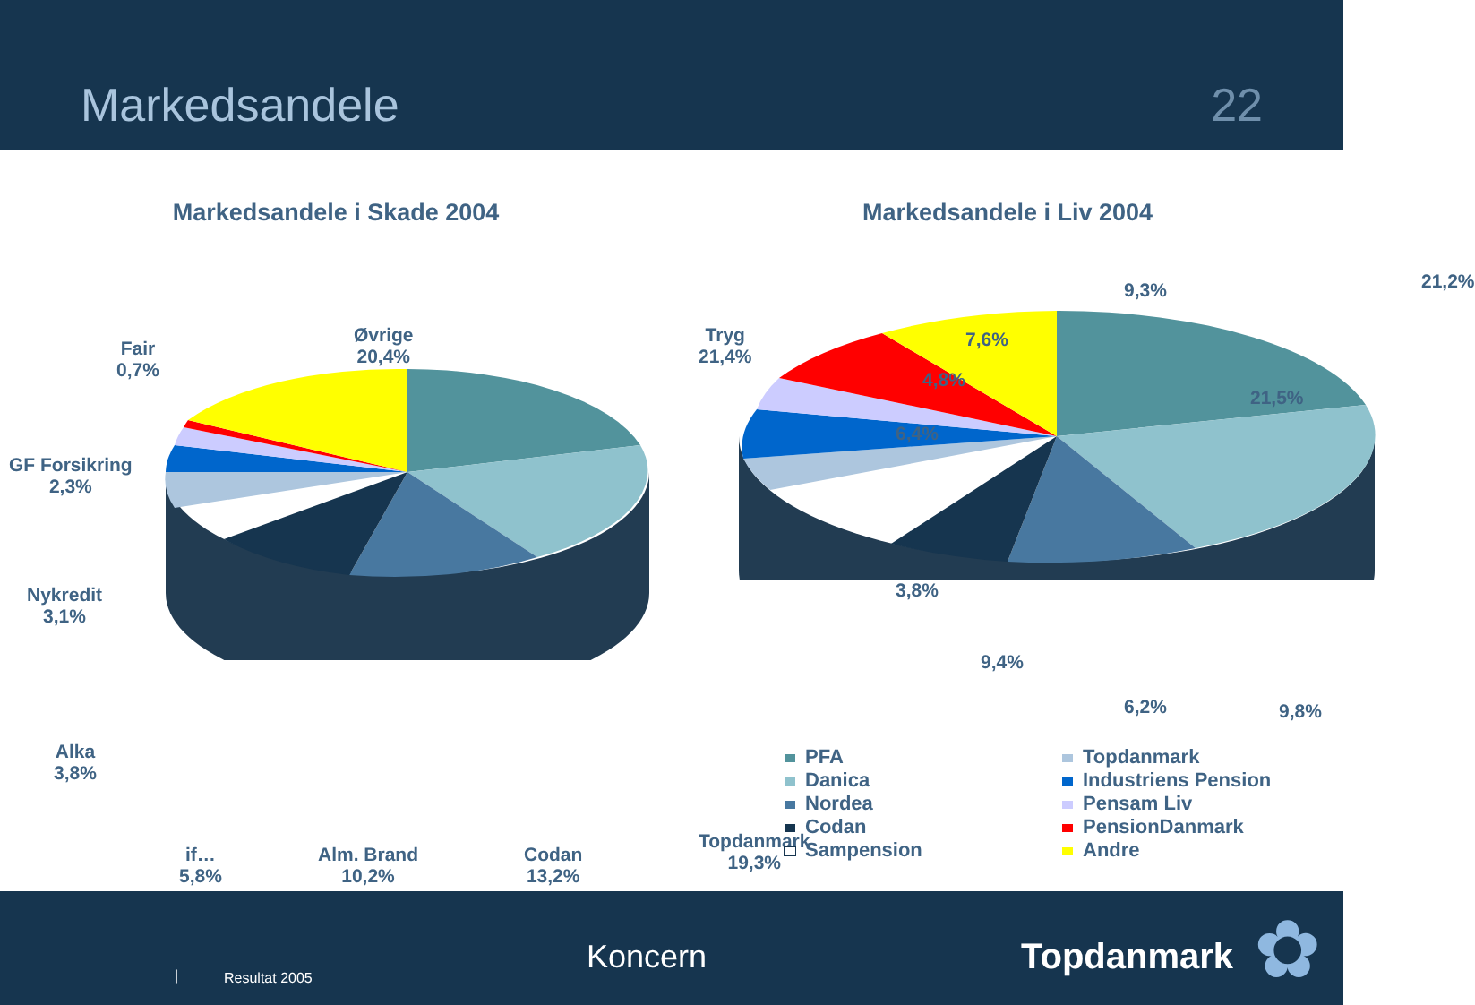Markedsandele 22
Markedsandele i Skade 2004
Fair
0,7%
Øvrige
20,4%
Tryg
21,4%
GF Forsikring
2,3%
Nykredit
3,1%
Alka
3,8%
if…
5,8%
Alm. Brand
10,2%
Codan
13,2%
Topdanmark
19,3%
Markedsandele i Liv 2004
9,3% 21,2%
7,6%
4,8%
6,4%
3,8%
9,4%
6,2% 9,8%
PFA
Danica
Nordea
Codan
Sampension
Topdanmark
Industriens Pension
Pensam Liv
PensionDanmark
Andre
21,5%
| Resultat 2005
Koncern Topdanmark ✿